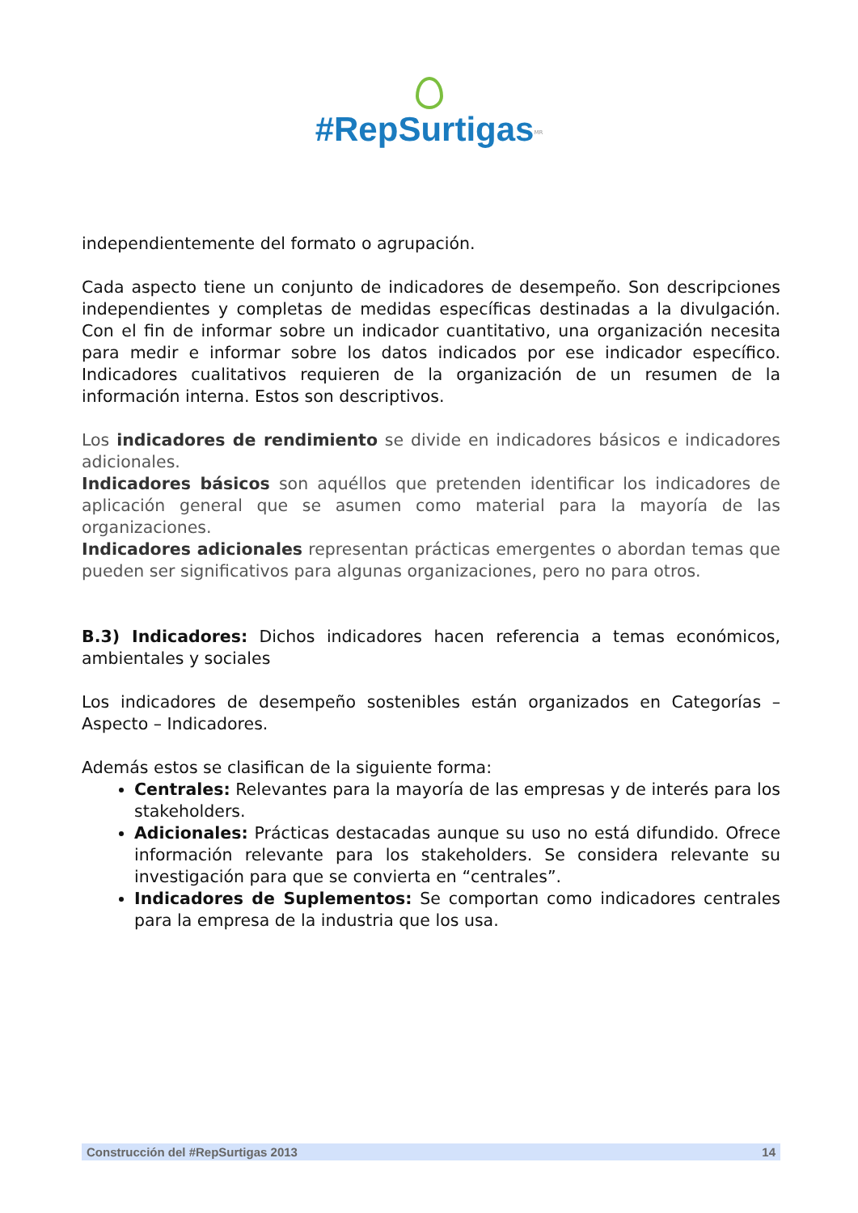#RepSurtigas<sup>MR</sup>
independientemente del formato o agrupación.
Cada aspecto tiene un conjunto de indicadores de desempeño. Son descripciones independientes y completas de medidas específicas destinadas a la divulgación. Con el fin de informar sobre un indicador cuantitativo, una organización necesita para medir e informar sobre los datos indicados por ese indicador específico. Indicadores cualitativos requieren de la organización de un resumen de la información interna. Estos son descriptivos.
Los indicadores de rendimiento se divide en indicadores básicos e indicadores adicionales.
Indicadores básicos son aquéllos que pretenden identificar los indicadores de aplicación general que se asumen como material para la mayoría de las organizaciones.
Indicadores adicionales representan prácticas emergentes o abordan temas que pueden ser significativos para algunas organizaciones, pero no para otros.
B.3) Indicadores: Dichos indicadores hacen referencia a temas económicos, ambientales y sociales
Los indicadores de desempeño sostenibles están organizados en Categorías – Aspecto – Indicadores.
Además estos se clasifican de la siguiente forma:
Centrales: Relevantes para la mayoría de las empresas y de interés para los stakeholders.
Adicionales: Prácticas destacadas aunque su uso no está difundido. Ofrece información relevante para los stakeholders. Se considera relevante su investigación para que se convierta en “centrales”.
Indicadores de Suplementos: Se comportan como indicadores centrales para la empresa de la industria que los usa.
Construcción del #RepSurtigas 2013 14